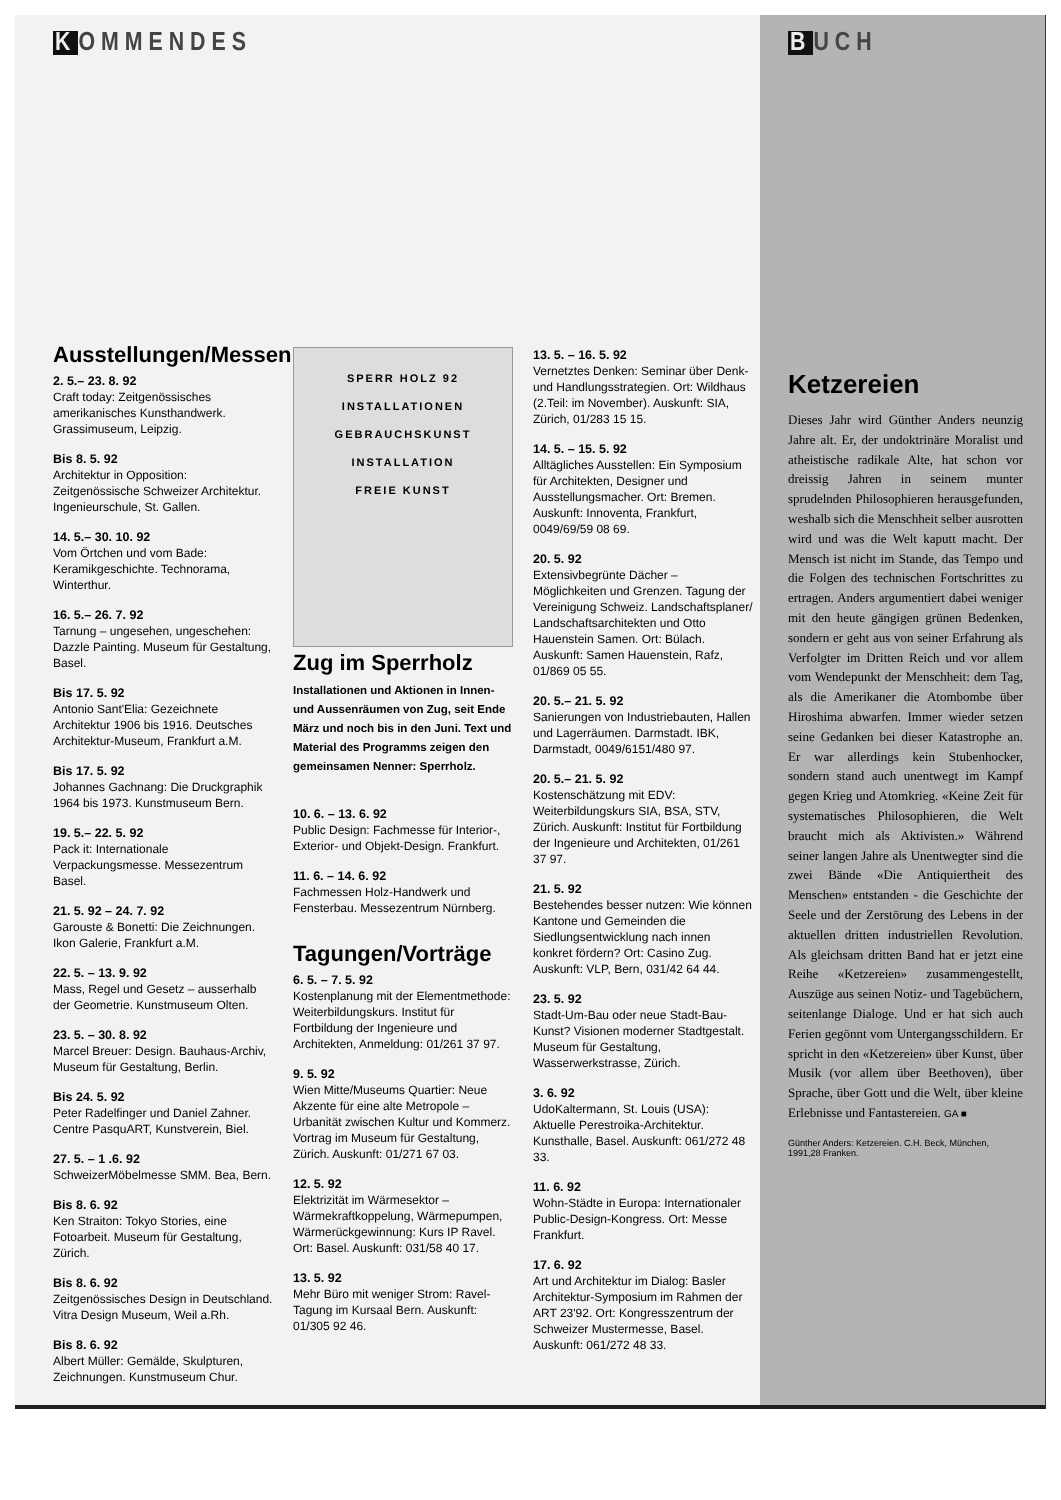KOMMENDES
Ausstellungen/Messen
2. 5.– 23. 8. 92
Craft today: Zeitgenössisches amerikanisches Kunsthandwerk. Grassimuseum, Leipzig.
Bis 8. 5. 92
Architektur in Opposition: Zeitgenössische Schweizer Architektur. Ingenieurschule, St. Gallen.
14. 5.– 30. 10. 92
Vom Örtchen und vom Bade: Keramikgeschichte. Technorama, Winterthur.
16. 5.– 26. 7. 92
Tarnung – ungesehen, ungeschehen: Dazzle Painting. Museum für Gestaltung, Basel.
Bis 17. 5. 92
Antonio Sant'Elia: Gezeichnete Architektur 1906 bis 1916. Deutsches Architektur-Museum, Frankfurt a.M.
Bis 17. 5. 92
Johannes Gachnang: Die Druckgraphik 1964 bis 1973. Kunstmuseum Bern.
19. 5.– 22. 5. 92
Pack it: Internationale Verpackungsmesse. Messezentrum Basel.
21. 5. 92 – 24. 7. 92
Garouste & Bonetti: Die Zeichnungen. Ikon Galerie, Frankfurt a.M.
22. 5. – 13. 9. 92
Mass, Regel und Gesetz – ausserhalb der Geometrie. Kunstmuseum Olten.
23. 5. – 30. 8. 92
Marcel Breuer: Design. Bauhaus-Archiv, Museum für Gestaltung, Berlin.
Bis 24. 5. 92
Peter Radelfinger und Daniel Zahner. Centre PasquART, Kunstverein, Biel.
27. 5. – 1 .6. 92
SchweizerMöbelmesse SMM. Bea, Bern.
Bis 8. 6. 92
Ken Straiton: Tokyo Stories, eine Fotoarbeit. Museum für Gestaltung, Zürich.
Bis 8. 6. 92
Zeitgenössisches Design in Deutschland. Vitra Design Museum, Weil a.Rh.
Bis 8. 6. 92
Albert Müller: Gemälde, Skulpturen, Zeichnungen. Kunstmuseum Chur.
SPERR HOLZ 92
INSTALLATIONEN
GEBRAUCHSKUNST
INSTALLATION
FREIE KUNST
Zug im Sperrholz
Installationen und Aktionen in Innen- und Aussenräumen von Zug, seit Ende März und noch bis in den Juni. Text und Material des Programms zeigen den gemeinsamen Nenner: Sperrholz.
10. 6. – 13. 6. 92
Public Design: Fachmesse für Interior-, Exterior- und Objekt-Design. Frankfurt.
11. 6. – 14. 6. 92
Fachmessen Holz-Handwerk und Fensterbau. Messezentrum Nürnberg.
Tagungen/Vorträge
6. 5. – 7. 5. 92
Kostenplanung mit der Elementmethode: Weiterbildungskurs. Institut für Fortbildung der Ingenieure und Architekten, Anmeldung: 01/261 37 97.
9. 5. 92
Wien Mitte/Museums Quartier: Neue Akzente für eine alte Metropole – Urbanität zwischen Kultur und Kommerz. Vortrag im Museum für Gestaltung, Zürich. Auskunft: 01/271 67 03.
12. 5. 92
Elektrizität im Wärmesektor – Wärmekraftkoppelung, Wärmepumpen, Wärmerückgewinnung: Kurs IP Ravel. Ort: Basel. Auskunft: 031/58 40 17.
13. 5. 92
Mehr Büro mit weniger Strom: Ravel-Tagung im Kursaal Bern. Auskunft: 01/305 92 46.
13. 5. – 16. 5. 92
Vernetztes Denken: Seminar über Denk- und Handlungsstrategien. Ort: Wildhaus (2.Teil: im November). Auskunft: SIA, Zürich, 01/283 15 15.
14. 5. – 15. 5. 92
Alltägliches Ausstellen: Ein Symposium für Architekten, Designer und Ausstellungsmacher. Ort: Bremen. Auskunft: Innoventa, Frankfurt, 0049/69/59 08 69.
20. 5. 92
Extensivbegrünte Dächer – Möglichkeiten und Grenzen. Tagung der Vereinigung Schweiz. Landschaftsplaner/ Landschaftsarchitekten und Otto Hauenstein Samen. Ort: Bülach. Auskunft: Samen Hauenstein, Rafz, 01/869 05 55.
20. 5.– 21. 5. 92
Sanierungen von Industriebauten, Hallen und Lagerräumen. Darmstadt. IBK, Darmstadt, 0049/6151/480 97.
20. 5.– 21. 5. 92
Kostenschätzung mit EDV: Weiterbildungskurs SIA, BSA, STV, Zürich. Auskunft: Institut für Fortbildung der Ingenieure und Architekten, 01/261 37 97.
21. 5. 92
Bestehendes besser nutzen: Wie können Kantone und Gemeinden die Siedlungsentwicklung nach innen konkret fördern? Ort: Casino Zug. Auskunft: VLP, Bern, 031/42 64 44.
23. 5. 92
Stadt-Um-Bau oder neue Stadt-Bau-Kunst? Visionen moderner Stadtgestalt. Museum für Gestaltung, Wasserwerkstrasse, Zürich.
3. 6. 92
UdoKaltermann, St. Louis (USA): Aktuelle Perestroika-Architektur. Kunsthalle, Basel. Auskunft: 061/272 48 33.
11. 6. 92
Wohn-Städte in Europa: Internationaler Public-Design-Kongress. Ort: Messe Frankfurt.
17. 6. 92
Art und Architektur im Dialog: Basler Architektur-Symposium im Rahmen der ART 23'92. Ort: Kongresszentrum der Schweizer Mustermesse, Basel. Auskunft: 061/272 48 33.
BUCH
Ketzereien
Dieses Jahr wird Günther Anders neunzig Jahre alt. Er, der undoktrinäre Moralist und atheistische radikale Alte, hat schon vor dreissig Jahren in seinem munter sprudelnden Philosophieren herausgefunden, weshalb sich die Menschheit selber ausrotten wird und was die Welt kaputt macht. Der Mensch ist nicht im Stande, das Tempo und die Folgen des technischen Fortschrittes zu ertragen. Anders argumentiert dabei weniger mit den heute gängigen grünen Bedenken, sondern er geht aus von seiner Erfahrung als Verfolgter im Dritten Reich und vor allem vom Wendepunkt der Menschheit: dem Tag, als die Amerikaner die Atombombe über Hiroshima abwarfen. Immer wieder setzen seine Gedanken bei dieser Katastrophe an. Er war allerdings kein Stubenhocker, sondern stand auch unentwegt im Kampf gegen Krieg und Atomkrieg. «Keine Zeit für systematisches Philosophieren, die Welt braucht mich als Aktivisten.» Während seiner langen Jahre als Unentwegter sind die zwei Bände «Die Antiquiertheit des Menschen» entstanden - die Geschichte der Seele und der Zerstörung des Lebens in der aktuellen dritten industriellen Revolution. Als gleichsam dritten Band hat er jetzt eine Reihe «Ketzereien» zusammengestellt, Auszüge aus seinen Notiz- und Tagebüchern, seitenlange Dialoge. Und er hat sich auch Ferien gegönnt vom Untergangsschildern. Er spricht in den «Ketzereien» über Kunst, über Musik (vor allem über Beethoven), über Sprache, über Gott und die Welt, über kleine Erlebnisse und Fantastereien. GA ■
Günther Anders: Ketzereien. C.H. Beck, München, 1991,28 Franken.